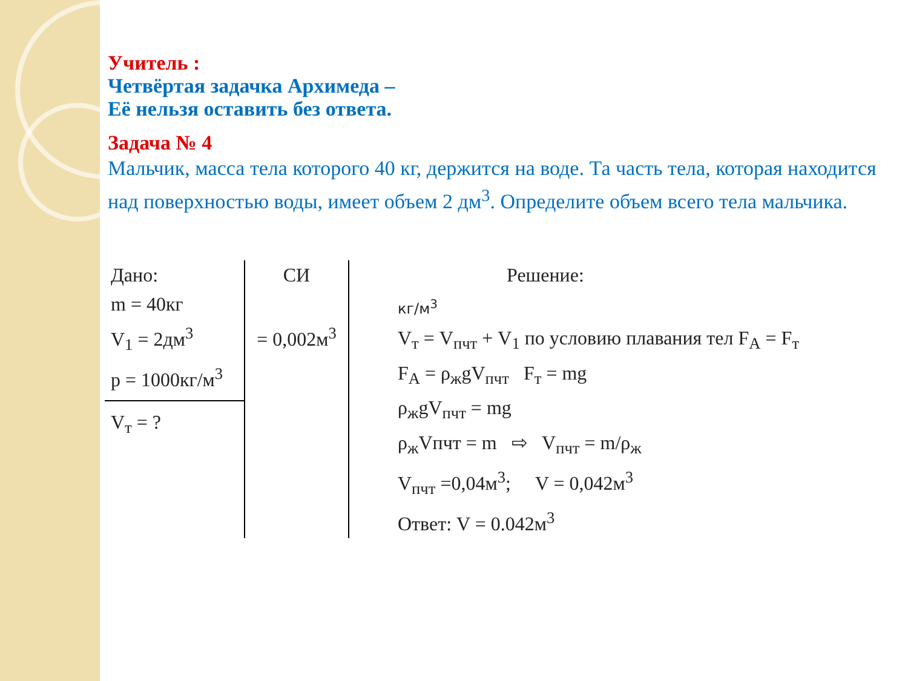Учитель :
Четвёртая задачка Архимеда –
Её нельзя оставить без ответа.
Задача № 4
Мальчик, масса тела которого 40 кг, держится на воде. Та часть тела, которая находится над поверхностью воды, имеет объем 2 дм<sup>3</sup>. Определите объем всего тела мальчика.
| Дано: m = 40кг V<sub>1</sub> = 2дм<sup>3</sup> p = 1000кг/м<sup>3</sup> V<sub>т</sub> = ? | СИ = 0,002м<sup>3</sup> | Решение: кг/м<sup>3</sup> V<sub>т</sub> = V<sub>пчт</sub> + V<sub>1</sub> по условию плавания тел F<sub>А</sub> = F<sub>т</sub> F<sub>А</sub> = ρ<sub>ж</sub>gV<sub>пчт</sub> F<sub>т</sub> = mg ρ<sub>ж</sub>gV<sub>пчт</sub> = mg ρ<sub>ж</sub>Vпчт = m ⇨ V<sub>пчт</sub> = m/ρ<sub>ж</sub> V<sub>пчт</sub> =0,04м<sup>3</sup>; V = 0,042м<sup>3</sup> Ответ: V = 0.042м<sup>3</sup> |